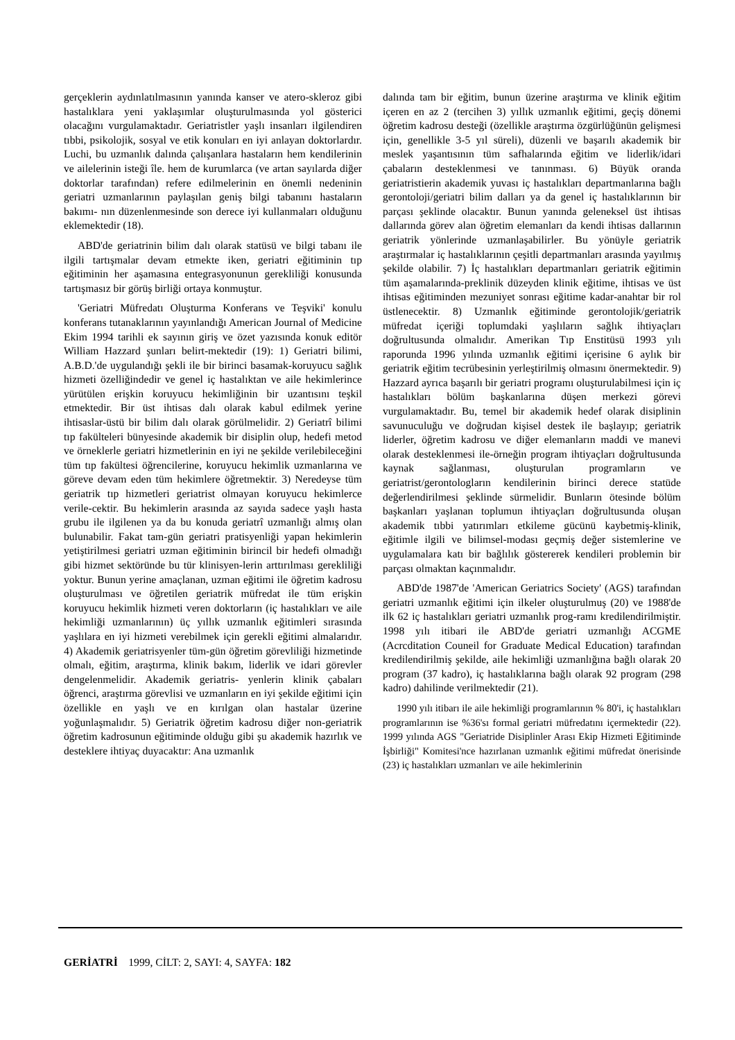gerçeklerin aydınlatılmasının yanında kanser ve atero-skleroz gibi hastalıklara yeni yaklaşımlar oluşturulmasında yol gösterici olacağını vurgulamaktadır. Geriatristler yaşlı insanları ilgilendiren tıbbi, psikolojik, sosyal ve etik konuları en iyi anlayan doktorlardır. Luchi, bu uzmanlık dalında çalışanlara hastaların hem kendilerinin ve ailelerinin isteği île. hem de kurumlarca (ve artan sayılarda diğer doktorlar tarafından) refere edilmelerinin en önemli nedeninin geriatri uzmanlarının paylaşılan geniş bilgi tabanını hastaların bakımı- nın düzenlenmesinde son derece iyi kullanmaları olduğunu eklemektedir (18).
ABD'de geriatrinin bilim dalı olarak statüsü ve bilgi tabanı ile ilgili tartışmalar devam etmekte iken, geriatri eğitiminin tıp eğitiminin her aşamasına entegrasyonunun gerekliliği konusunda tartışmasız bir görüş birliği ortaya konmuştur.
'Geriatri Müfredatı Oluşturma Konferans ve Teşviki' konulu konferans tutanaklarının yayınlandığı American Journal of Medicine Ekim 1994 tarihli ek sayının giriş ve özet yazısında konuk editör William Hazzard şunları belirt-mektedir (19): 1) Geriatri bilimi, A.B.D.'de uygulandığı şekli ile bir birinci basamak-koruyucu sağlık hizmeti özelliğindedir ve genel iç hastalıktan ve aile hekimlerince yürütülen erişkin koruyucu hekimliğinin bir uzantısını teşkil etmektedir. Bir üst ihtisas dalı olarak kabul edilmek yerine ihtisaslar-üstü bir bilim dalı olarak görülmelidir. 2) Geriatrî bilimi tıp fakülteleri bünyesinde akademik bir disiplin olup, hedefi metod ve örneklerle geriatri hizmetlerinin en iyi ne şekilde verilebileceğini tüm tıp fakültesi öğrencilerine, koruyucu hekimlik uzmanlarına ve göreve devam eden tüm hekimlere öğretmektir. 3) Neredeyse tüm geriatrik tıp hizmetleri geriatrist olmayan koruyucu hekimlerce verile-cektir. Bu hekimlerin arasında az sayıda sadece yaşlı hasta grubu ile ilgilenen ya da bu konuda geriatrî uzmanlığı almış olan bulunabilir. Fakat tam-gün geriatri pratisyenliği yapan hekimlerin yetiştirilmesi geriatri uzman eğitiminin birincil bir hedefi olmadığı gibi hizmet sektöründe bu tür klinisyen-lerin arttırılması gerekliliği yoktur. Bunun yerine amaçlanan, uzman eğitimi ile öğretim kadrosu oluşturulması ve öğretilen geriatrik müfredat ile tüm erişkin koruyucu hekimlik hizmeti veren doktorların (iç hastalıkları ve aile hekimliği uzmanlarının) üç yıllık uzmanlık eğitimleri sırasında yaşlılara en iyi hizmeti verebilmek için gerekli eğitimi almalarıdır. 4) Akademik geriatrisyenler tüm-gün öğretim görevliliği hizmetinde olmalı, eğitim, araştırma, klinik bakım, liderlik ve idari görevler dengelenmelidir. Akademik geriatris- yenlerin klinik çabaları öğrenci, araştırma görevlisi ve uzmanların en iyi şekilde eğitimi için özellikle en yaşlı ve en kırılgan olan hastalar üzerine yoğunlaşmalıdır. 5) Geriatrik öğretim kadrosu diğer non-geriatrik öğretim kadrosunun eğitiminde olduğu gibi şu akademik hazırlık ve desteklere ihtiyaç duyacaktır: Ana uzmanlık
dalında tam bir eğitim, bunun üzerine araştırma ve klinik eğitim içeren en az 2 (tercihen 3) yıllık uzmanlık eğitimi, geçiş dönemi öğretim kadrosu desteği (özellikle araştırma özgürlüğünün gelişmesi için, genellikle 3-5 yıl süreli), düzenli ve başarılı akademik bir meslek yaşantısının tüm safhalarında eğitim ve liderlik/idari çabaların desteklenmesi ve tanınması. 6) Büyük oranda geriatristierin akademik yuvası iç hastalıkları departmanlarına bağlı gerontoloji/geriatri bilim dalları ya da genel iç hastalıklarının bir parçası şeklinde olacaktır. Bunun yanında geleneksel üst ihtisas dallarında görev alan öğretim elemanları da kendi ihtisas dallarının geriatrik yönlerinde uzmanlaşabilirler. Bu yönüyle geriatrik araştırmalar iç hastalıklarının çeşitli departmanları arasında yayılmış şekilde olabilir. 7) İç hastalıkları departmanları geriatrik eğitimin tüm aşamalarında-preklinik düzeyden klinik eğitime, ihtisas ve üst ihtisas eğitiminden mezuniyet sonrası eğitime kadar-anahtar bir rol üstlenecektir. 8) Uzmanlık eğitiminde gerontolojik/geriatrik müfredat içeriği toplumdaki yaşlıların sağlık ihtiyaçları doğrultusunda olmalıdır. Amerikan Tıp Enstitüsü 1993 yılı raporunda 1996 yılında uzmanlık eğitimi içerisine 6 aylık bir geriatrik eğitim tecrübesinin yerleştirilmiş olmasını önermektedir. 9) Hazzard ayrıca başarılı bir geriatri programı oluşturulabilmesi için iç hastalıkları bölüm başkanlarına düşen merkezi görevi vurgulamaktadır. Bu, temel bir akademik hedef olarak disiplinin savunuculuğu ve doğrudan kişisel destek ile başlayıp; geriatrik liderler, öğretim kadrosu ve diğer elemanların maddi ve manevi olarak desteklenmesi ile-örneğin program ihtiyaçları doğrultusunda kaynak sağlanması, oluşturulan programların ve geriatrist/gerontologların kendilerinin birinci derece statüde değerlendirilmesi şeklinde sürmelidir. Bunların ötesinde bölüm başkanları yaşlanan toplumun ihtiyaçları doğrultusunda oluşan akademik tıbbi yatırımları etkileme gücünü kaybetmiş-klinik, eğitimle ilgili ve bilimsel-modası geçmiş değer sistemlerine ve uygulamalara katı bir bağlılık göstererek kendileri problemin bir parçası olmaktan kaçınmalıdır.
ABD'de 1987'de 'American Geriatrics Society' (AGS) tarafından geriatri uzmanlık eğitimi için ilkeler oluşturulmuş (20) ve 1988'de ilk 62 iç hastalıkları geriatri uzmanlık prog-ramı kredilendirilmiştir. 1998 yılı itibari ile ABD'de geriatri uzmanlığı ACGME (Acrcditation Couneil for Graduate Medical Education) tarafından kredilendirilmiş şekilde, aile hekimliği uzmanlığına bağlı olarak 20 program (37 kadro), iç hastalıklarına bağlı olarak 92 program (298 kadro) dahilinde verilmektedir (21).
1990 yılı itibarı ile aile hekimliği programlarının % 80'i, iç hastalıkları programlarının ise %36'sı formal geriatri müfredatını içermektedir (22). 1999 yılında AGS "Geriatride Disiplinler Arası Ekip Hizmeti Eğitiminde İşbirliği" Komitesi'nce hazırlanan uzmanlık eğitimi müfredat önerisinde (23) iç hastalıkları uzmanları ve aile hekimlerinin
GERİATRİ 1999, CİLT: 2, SAYI: 4, SAYFA: 182